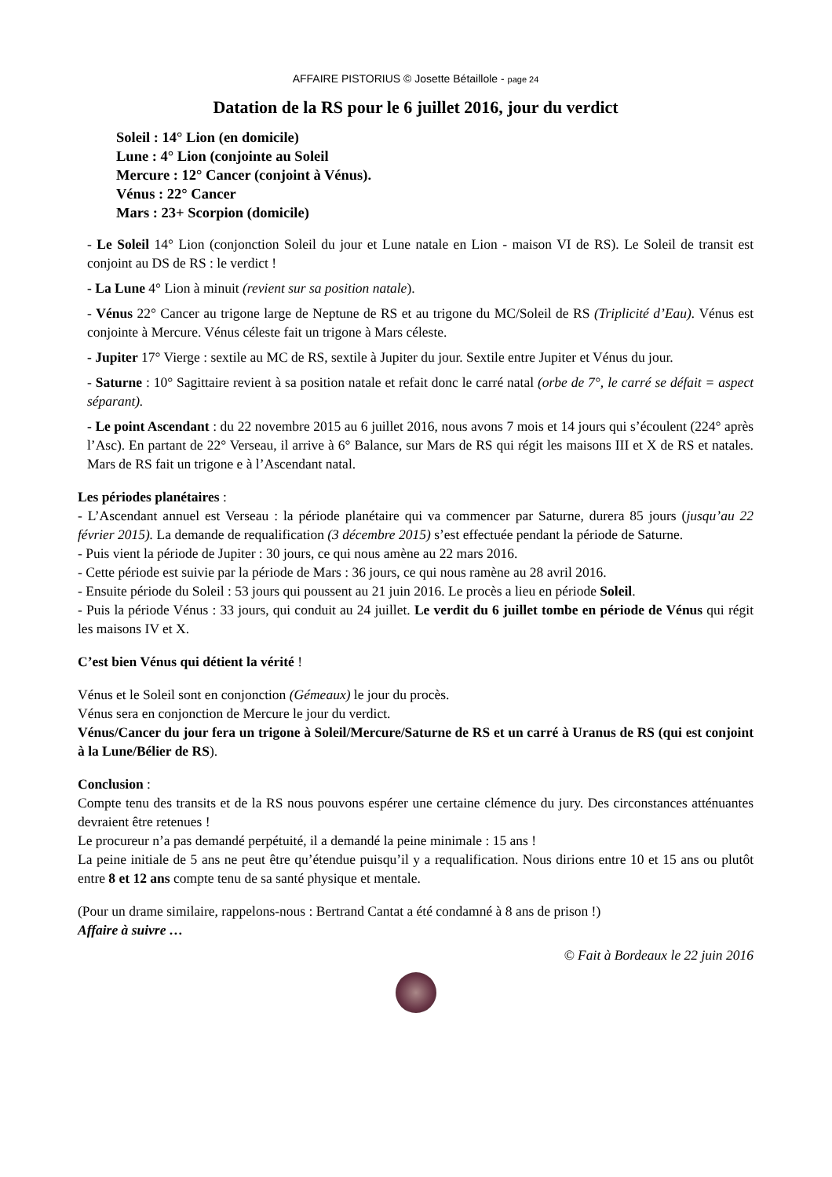AFFAIRE PISTORIUS © Josette Bétaillole - page 24
Datation de la RS pour le 6 juillet 2016, jour du verdict
Soleil : 14° Lion (en domicile)
Lune : 4° Lion (conjointe au Soleil
Mercure : 12° Cancer (conjoint à Vénus).
Vénus : 22° Cancer
Mars : 23+ Scorpion (domicile)
- Le Soleil 14° Lion (conjonction Soleil du jour et Lune natale en Lion - maison VI de RS). Le Soleil de transit est conjoint au DS de RS : le verdict !
- La Lune 4° Lion à minuit (revient sur sa position natale).
- Vénus 22° Cancer au trigone large de Neptune de RS et au trigone du MC/Soleil de RS (Triplicité d’Eau). Vénus est conjointe à Mercure. Vénus céleste fait un trigone à Mars céleste.
- Jupiter 17° Vierge : sextile au MC de RS, sextile à Jupiter du jour. Sextile entre Jupiter et Vénus du jour.
- Saturne : 10° Sagittaire revient à sa position natale et refait donc le carré natal (orbe de 7°, le carré se défait = aspect séparant).
- Le point Ascendant : du 22 novembre 2015 au 6 juillet 2016, nous avons 7 mois et 14 jours qui s’écoulent (224° après l’Asc). En partant de 22° Verseau, il arrive à 6° Balance, sur Mars de RS qui régit les maisons III et X de RS et natales. Mars de RS fait un trigone e à l’Ascendant natal.
Les périodes planétaires :
- L’Ascendant annuel est Verseau : la période planétaire qui va commencer par Saturne, durera 85 jours (jusqu’au 22 février 2015). La demande de requalification (3 décembre 2015) s’est effectuée pendant la période de Saturne.
- Puis vient la période de Jupiter : 30 jours, ce qui nous amène au 22 mars 2016.
- Cette période est suivie par la période de Mars : 36 jours, ce qui nous ramène au 28 avril 2016.
- Ensuite période du Soleil : 53 jours qui poussent au 21 juin 2016. Le procès a lieu en période Soleil.
- Puis la période Vénus : 33 jours, qui conduit au 24 juillet. Le verdit du 6 juillet tombe en période de Vénus qui régit les maisons IV et X.
C’est bien Vénus qui détient la vérité !
Vénus et le Soleil sont en conjonction (Gémeaux) le jour du procès.
Vénus sera en conjonction de Mercure le jour du verdict.
Vénus/Cancer du jour fera un trigone à Soleil/Mercure/Saturne de RS et un carré à Uranus de RS (qui est conjoint à la Lune/Bélier de RS).
Conclusion :
Compte tenu des transits et de la RS nous pouvons espérer une certaine clémence du jury. Des circonstances atténuantes devraient être retenues !
Le procureur n’a pas demandé perpétuité, il a demandé la peine minimale : 15 ans !
La peine initiale de 5 ans ne peut être qu’étendue puisqu’il y a requalification. Nous dirions entre 10 et 15 ans ou plutôt entre 8 et 12 ans compte tenu de sa santé physique et mentale.
(Pour un drame similaire, rappelons-nous : Bertrand Cantat a été condamné à 8 ans de prison !)
Affaire à suivre …
© Fait à Bordeaux le 22 juin 2016